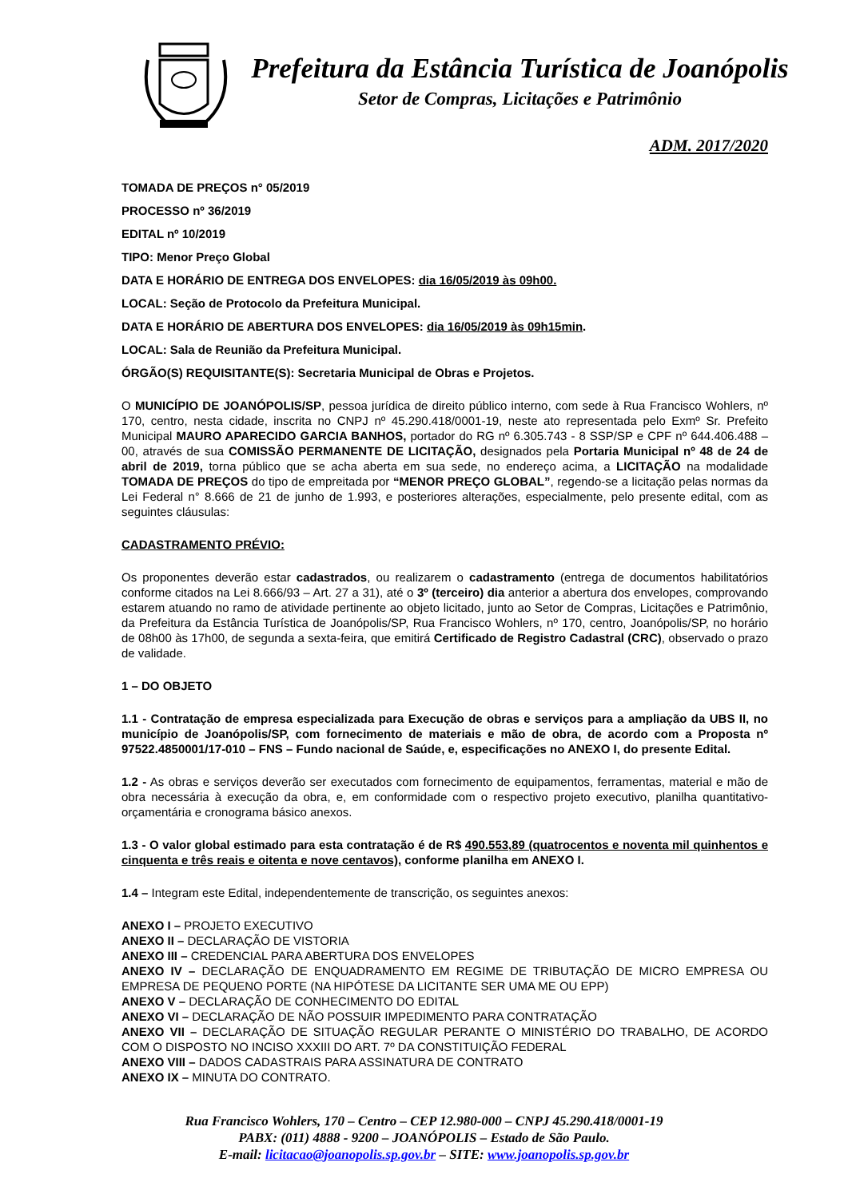Prefeitura da Estância Turística de Joanópolis
Setor de Compras, Licitações e Patrimônio
ADM. 2017/2020
TOMADA DE PREÇOS n° 05/2019
PROCESSO nº 36/2019
EDITAL nº 10/2019
TIPO: Menor Preço Global
DATA E HORÁRIO DE ENTREGA DOS ENVELOPES: dia 16/05/2019 às 09h00.
LOCAL: Seção de Protocolo da Prefeitura Municipal.
DATA E HORÁRIO DE ABERTURA DOS ENVELOPES: dia 16/05/2019 às 09h15min.
LOCAL: Sala de Reunião da Prefeitura Municipal.
ÓRGÃO(S) REQUISITANTE(S): Secretaria Municipal de Obras e Projetos.
O MUNICÍPIO DE JOANÓPOLIS/SP, pessoa jurídica de direito público interno, com sede à Rua Francisco Wohlers, nº 170, centro, nesta cidade, inscrita no CNPJ nº 45.290.418/0001-19, neste ato representada pelo Exmº Sr. Prefeito Municipal MAURO APARECIDO GARCIA BANHOS, portador do RG nº 6.305.743 - 8 SSP/SP e CPF nº 644.406.488 – 00, através de sua COMISSÃO PERMANENTE DE LICITAÇÃO, designados pela Portaria Municipal nº 48 de 24 de abril de 2019, torna público que se acha aberta em sua sede, no endereço acima, a LICITAÇÃO na modalidade TOMADA DE PREÇOS do tipo de empreitada por “MENOR PREÇO GLOBAL”, regendo-se a licitação pelas normas da Lei Federal n° 8.666 de 21 de junho de 1.993, e posteriores alterações, especialmente, pelo presente edital, com as seguintes cláusulas:
CADASTRAMENTO PRÉVIO:
Os proponentes deverão estar cadastrados, ou realizarem o cadastramento (entrega de documentos habilitatórios conforme citados na Lei 8.666/93 – Art. 27 a 31), até o 3º (terceiro) dia anterior a abertura dos envelopes, comprovando estarem atuando no ramo de atividade pertinente ao objeto licitado, junto ao Setor de Compras, Licitações e Patrimônio, da Prefeitura da Estância Turística de Joanópolis/SP, Rua Francisco Wohlers, nº 170, centro, Joanópolis/SP, no horário de 08h00 às 17h00, de segunda a sexta-feira, que emitirá Certificado de Registro Cadastral (CRC), observado o prazo de validade.
1 – DO OBJETO
1.1 - Contratação de empresa especializada para Execução de obras e serviços para a ampliação da UBS II, no município de Joanópolis/SP, com fornecimento de materiais e mão de obra, de acordo com a Proposta nº 97522.4850001/17-010 – FNS – Fundo nacional de Saúde, e, especificações no ANEXO I, do presente Edital.
1.2 - As obras e serviços deverão ser executados com fornecimento de equipamentos, ferramentas, material e mão de obra necessária à execução da obra, e, em conformidade com o respectivo projeto executivo, planilha quantitativo-orçamentária e cronograma básico anexos.
1.3 - O valor global estimado para esta contratação é de R$ 490.553,89 (quatrocentos e noventa mil quinhentos e cinquenta e três reais e oitenta e nove centavos), conforme planilha em ANEXO I.
1.4 – Integram este Edital, independentemente de transcrição, os seguintes anexos:
ANEXO I – PROJETO EXECUTIVO
ANEXO II – DECLARAÇÃO DE VISTORIA
ANEXO III – CREDENCIAL PARA ABERTURA DOS ENVELOPES
ANEXO IV – DECLARAÇÃO DE ENQUADRAMENTO EM REGIME DE TRIBUTAÇÃO DE MICRO EMPRESA OU EMPRESA DE PEQUENO PORTE (NA HIPÓTESE DA LICITANTE SER UMA ME OU EPP)
ANEXO V – DECLARAÇÃO DE CONHECIMENTO DO EDITAL
ANEXO VI – DECLARAÇÃO DE NÃO POSSUIR IMPEDIMENTO PARA CONTRATAÇÃO
ANEXO VII – DECLARAÇÃO DE SITUAÇÃO REGULAR PERANTE O MINISTÉRIO DO TRABALHO, DE ACORDO COM O DISPOSTO NO INCISO XXXIII DO ART. 7º DA CONSTITUIÇÃO FEDERAL
ANEXO VIII – DADOS CADASTRAIS PARA ASSINATURA DE CONTRATO
ANEXO IX – MINUTA DO CONTRATO.
Rua Francisco Wohlers, 170 – Centro – CEP 12.980-000 – CNPJ 45.290.418/0001-19
PABX: (011) 4888 - 9200 – JOANÓPOLIS – Estado de São Paulo.
E-mail: licitacao@joanopolis.sp.gov.br – SITE: www.joanopolis.sp.gov.br